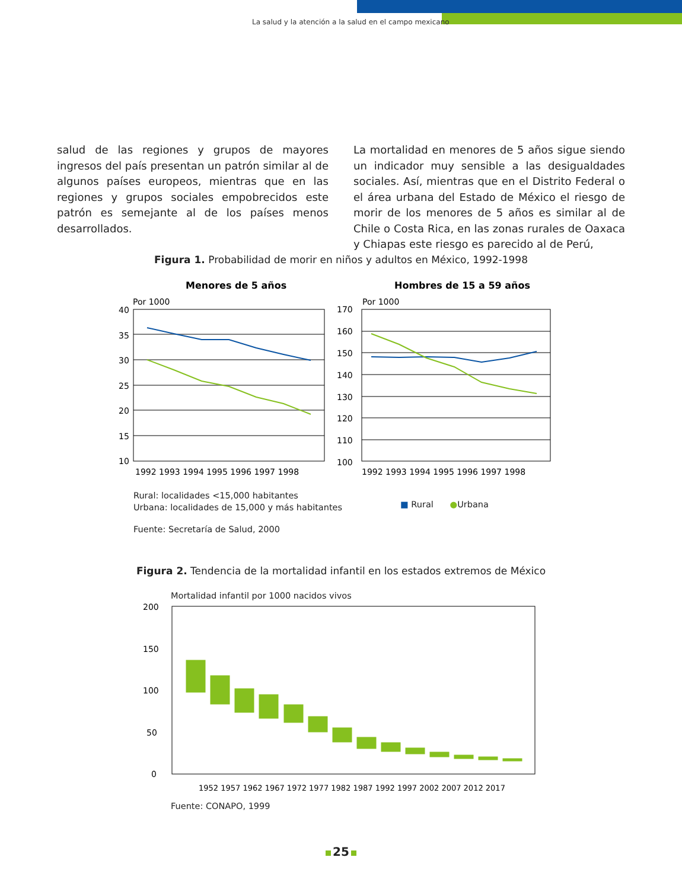La salud y la atención a la salud en el campo mexicano
salud de las regiones y grupos de mayores ingresos del país presentan un patrón similar al de algunos países europeos, mientras que en las regiones y grupos sociales empobrecidos este patrón es semejante al de los países menos desarrollados.
La mortalidad en menores de 5 años sigue siendo un indicador muy sensible a las desigualdades sociales. Así, mientras que en el Distrito Federal o el área urbana del Estado de México el riesgo de morir de los menores de 5 años es similar al de Chile o Costa Rica, en las zonas rurales de Oaxaca y Chiapas este riesgo es parecido al de Perú,
Figura 1. Probabilidad de morir en niños y adultos en México, 1992-1998
Menores de 5 años
Hombres de 15 a 59 años
Por 1000
Por 1000
40
35
30
25
20
15
10
170
160
150
140
130
120
110
100
1992 1993 1994 1995 1996 1997 1998
1992 1993 1994 1995 1996 1997 1998
Rural: localidades <15,000 habitantes
Urbana: localidades de 15,000 y más habitantes
■ Rural ●Urbana
Fuente: Secretaría de Salud, 2000
Figura 2. Tendencia de la mortalidad infantil en los estados extremos de México
Mortalidad infantil por 1000 nacidos vivos
200
150
100
50
0
1952 1957 1962 1967 1972 1977 1982 1987 1992 1997 2002 2007 2012 2017
Fuente: CONAPO, 1999
25